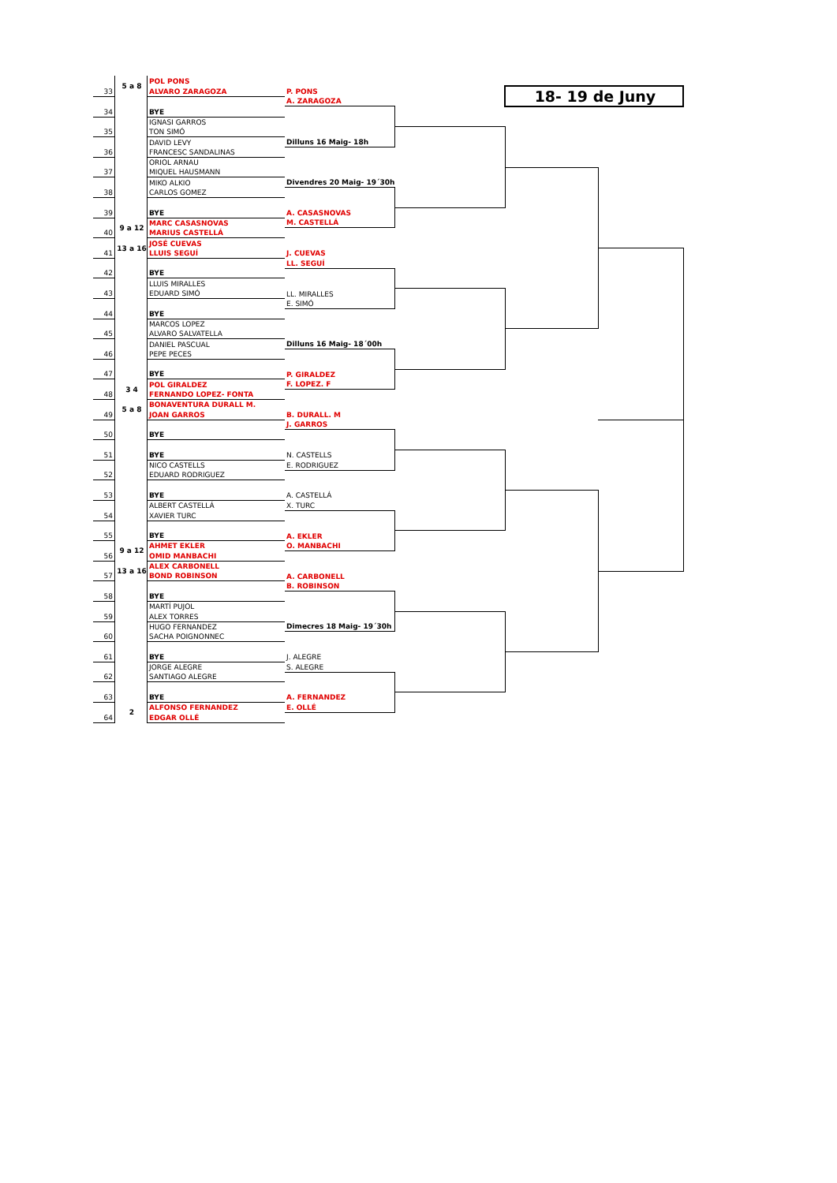| | 5 a 8 | POL PONS | | | | |
| 33 | | ALVARO ZARAGOZA | P. PONS | | 18- 19 de Juny | |
| | | | A. ZARAGOZA | | | |
| 34 | | BYE | | | | |
| | | IGNASI GARROS | | | | |
| 35 | | TON SIMÓ | | | | |
| | | DAVID LEVY | Dilluns 16 Maig- 18h | | | |
| 36 | | FRANCESC SANDALINAS | | | | |
| | | ORIOL ARNAU | | | | |
| 37 | | MIQUEL HAUSMANN | | | | |
| | | MIKO ALKIO | Divendres 20 Maig- 19´30h | | | |
| 38 | | CARLOS GOMEZ | | | | |
| 39 | | BYE | A. CASASNOVAS | | | |
| | 9 a 12 | MARC CASASNOVAS | M. CASTELLÁ | | | |
| 40 | | MARIUS CASTELLÁ | | | | |
| | 13 a 16 | JOSÉ CUEVAS | | | | |
| 41 | | LLUIS SEGUÍ | J. CUEVAS | | | |
| | | | LL. SEGUÍ | | | |
| 42 | | BYE | | | | |
| | | LLUIS MIRALLES | | | | |
| 43 | | EDUARD SIMÓ | LL. MIRALLES | | | |
| | | | E. SIMÓ | | | |
| 44 | | BYE | | | | |
| | | MARCOS LOPEZ | | | | |
| 45 | | ALVARO SALVATELLA | | | | |
| | | DANIEL PASCUAL | Dilluns 16 Maig- 18´00h | | | |
| 46 | | PEPE PECES | | | | |
| 47 | | BYE | P. GIRALDEZ | | | |
| | 3 4 | POL GIRALDEZ | F. LOPEZ. F | | | |
| 48 | | FERNANDO LOPEZ- FONTA | | | | |
| | 5 a 8 | BONAVENTURA DURALL M. | | | | |
| 49 | | JOAN GARROS | B. DURALL. M | | | |
| | | | J. GARROS | | | |
| 50 | | BYE | | | | |
| 51 | | BYE | N. CASTELLS | | | |
| | | NICO CASTELLS | E. RODRIGUEZ | | | |
| 52 | | EDUARD RODRIGUEZ | | | | |
| 53 | | BYE | A. CASTELLÁ | | | |
| | | ALBERT CASTELLÁ | X. TURC | | | |
| 54 | | XAVIER TURC | | | | |
| 55 | | BYE | A. EKLER | | | |
| | 9 a 12 | AHMET EKLER | O. MANBACHI | | | |
| 56 | | OMID MANBACHI | | | | |
| | 13 a 16 | ALEX CARBONELL | | | | |
| 57 | | BOND ROBINSON | A. CARBONELL | | | |
| | | | B. ROBINSON | | | |
| 58 | | BYE | | | | |
| | | MARTÍ PUJOL | | | | |
| 59 | | ALEX TORRES | | | | |
| | | HUGO FERNANDEZ | Dimecres 18 Maig- 19´30h | | | |
| 60 | | SACHA POIGNONNEC | | | | |
| 61 | | BYE | J. ALEGRE | | | |
| | | JORGE ALEGRE | S. ALEGRE | | | |
| 62 | | SANTIAGO ALEGRE | | | | |
| 63 | | BYE | A. FERNANDEZ | | | |
| | 2 | ALFONSO FERNANDEZ | E. OLLÉ | | | |
| 64 | | EDGAR OLLÉ | | | | |